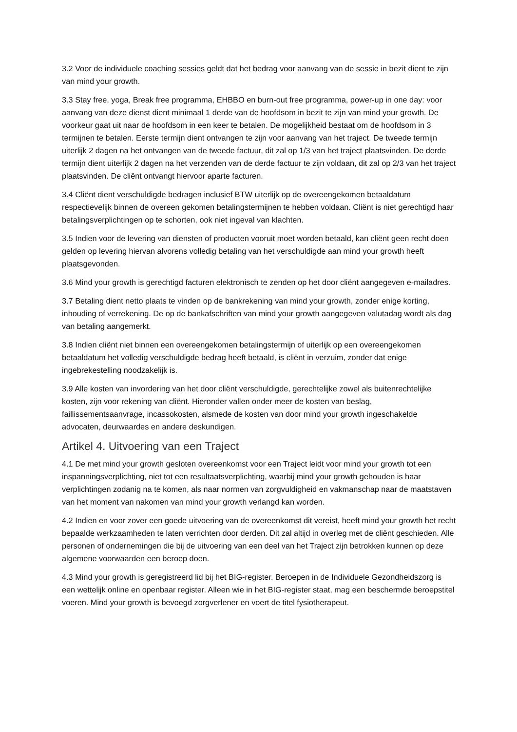3.2 Voor de individuele coaching sessies geldt dat het bedrag voor aanvang van de sessie in bezit dient te zijn van mind your growth.
3.3 Stay free, yoga, Break free programma, EHBBO en burn-out free programma, power-up in one day: voor aanvang van deze dienst dient minimaal 1 derde van de hoofdsom in bezit te zijn van mind your growth. De voorkeur gaat uit naar de hoofdsom in een keer te betalen. De mogelijkheid bestaat om de hoofdsom in 3 termijnen te betalen. Eerste termijn dient ontvangen te zijn voor aanvang van het traject. De tweede termijn uiterlijk 2 dagen na het ontvangen van de tweede factuur, dit zal op 1/3 van het traject plaatsvinden. De derde termijn dient uiterlijk 2 dagen na het verzenden van de derde factuur te zijn voldaan, dit zal op 2/3 van het traject plaatsvinden. De cliënt ontvangt hiervoor aparte facturen.
3.4 Cliënt dient verschuldigde bedragen inclusief BTW uiterlijk op de overeengekomen betaaldatum respectievelijk binnen de overeen gekomen betalingstermijnen te hebben voldaan. Cliënt is niet gerechtigd haar betalingsverplichtingen op te schorten, ook niet ingeval van klachten.
3.5 Indien voor de levering van diensten of producten vooruit moet worden betaald, kan cliënt geen recht doen gelden op levering hiervan alvorens volledig betaling van het verschuldigde aan mind your growth heeft plaatsgevonden.
3.6 Mind your growth is gerechtigd facturen elektronisch te zenden op het door cliënt aangegeven e-mailadres.
3.7 Betaling dient netto plaats te vinden op de bankrekening van mind your growth, zonder enige korting, inhouding of verrekening. De op de bankafschriften van mind your growth aangegeven valutadag wordt als dag van betaling aangemerkt.
3.8 Indien cliënt niet binnen een overeengekomen betalingstermijn of uiterlijk op een overeengekomen betaaldatum het volledig verschuldigde bedrag heeft betaald, is cliënt in verzuim, zonder dat enige ingebrekestelling noodzakelijk is.
3.9 Alle kosten van invordering van het door cliënt verschuldigde, gerechtelijke zowel als buitenrechtelijke kosten, zijn voor rekening van cliënt. Hieronder vallen onder meer de kosten van beslag, faillissementsaanvrage, incassokosten, alsmede de kosten van door mind your growth ingeschakelde advocaten, deurwaardes en andere deskundigen.
Artikel 4. Uitvoering van een Traject
4.1 De met mind your growth gesloten overeenkomst voor een Traject leidt voor mind your growth tot een inspanningsverplichting, niet tot een resultaatsverplichting, waarbij mind your growth gehouden is haar verplichtingen zodanig na te komen, als naar normen van zorgvuldigheid en vakmanschap naar de maatstaven van het moment van nakomen van mind your growth verlangd kan worden.
4.2 Indien en voor zover een goede uitvoering van de overeenkomst dit vereist, heeft mind your growth het recht bepaalde werkzaamheden te laten verrichten door derden. Dit zal altijd in overleg met de cliënt geschieden. Alle personen of ondernemingen die bij de uitvoering van een deel van het Traject zijn betrokken kunnen op deze algemene voorwaarden een beroep doen.
4.3 Mind your growth is geregistreerd lid bij het BIG-register. Beroepen in de Individuele Gezondheidszorg is een wettelijk online en openbaar register. Alleen wie in het BIG-register staat, mag een beschermde beroepstitel voeren. Mind your growth is bevoegd zorgverlener en voert de titel fysiotherapeut.